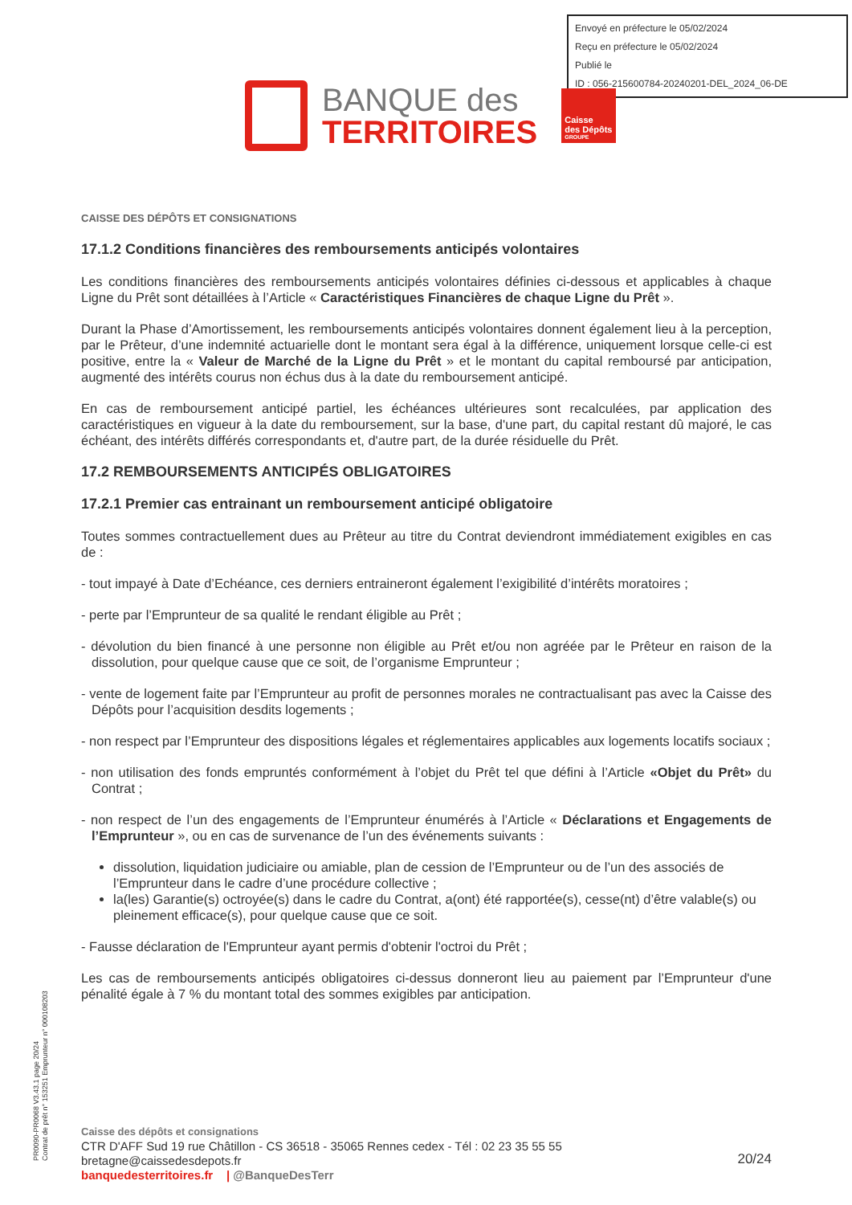Envoyé en préfecture le 05/02/2024
Reçu en préfecture le 05/02/2024
Publié le
ID : 056-215600784-20240201-DEL_2024_06-DE
BANQUE des
TERRITOIRES
Caisse
des Dépôts
GROUPE
CAISSE DES DÉPÔTS ET CONSIGNATIONS
17.1.2 Conditions financières des remboursements anticipés volontaires
Les conditions financières des remboursements anticipés volontaires définies ci-dessous et applicables à chaque Ligne du Prêt sont détaillées à l’Article « Caractéristiques Financières de chaque Ligne du Prêt ».
Durant la Phase d’Amortissement, les remboursements anticipés volontaires donnent également lieu à la perception, par le Prêteur, d’une indemnité actuarielle dont le montant sera égal à la différence, uniquement lorsque celle-ci est positive, entre la « Valeur de Marché de la Ligne du Prêt » et le montant du capital remboursé par anticipation, augmenté des intérêts courus non échus dus à la date du remboursement anticipé.
En cas de remboursement anticipé partiel, les échéances ultérieures sont recalculées, par application des caractéristiques en vigueur à la date du remboursement, sur la base, d'une part, du capital restant dû majoré, le cas échéant, des intérêts différés correspondants et, d'autre part, de la durée résiduelle du Prêt.
17.2 REMBOURSEMENTS ANTICIPÉS OBLIGATOIRES
17.2.1 Premier cas entrainant un remboursement anticipé obligatoire
Toutes sommes contractuellement dues au Prêteur au titre du Contrat deviendront immédiatement exigibles en cas de :
- tout impayé à Date d’Echéance, ces derniers entraineront également l’exigibilité d’intérêts moratoires ;
- perte par l’Emprunteur de sa qualité le rendant éligible au Prêt ;
- dévolution du bien financé à une personne non éligible au Prêt et/ou non agréée par le Prêteur en raison de la dissolution, pour quelque cause que ce soit, de l’organisme Emprunteur ;
- vente de logement faite par l’Emprunteur au profit de personnes morales ne contractualisant pas avec la Caisse des Dépôts pour l’acquisition desdits logements ;
- non respect par l’Emprunteur des dispositions légales et réglementaires applicables aux logements locatifs sociaux ;
- non utilisation des fonds empruntés conformément à l’objet du Prêt tel que défini à l’Article «Objet du Prêt» du Contrat ;
- non respect de l’un des engagements de l’Emprunteur énumérés à l’Article « Déclarations et Engagements de l’Emprunteur », ou en cas de survenance de l’un des événements suivants :
dissolution, liquidation judiciaire ou amiable, plan de cession de l’Emprunteur ou de l’un des associés de l’Emprunteur dans le cadre d’une procédure collective ;
la(les) Garantie(s) octroyée(s) dans le cadre du Contrat, a(ont) été rapportée(s), cesse(nt) d’être valable(s) ou pleinement efficace(s), pour quelque cause que ce soit.
- Fausse déclaration de l'Emprunteur ayant permis d'obtenir l'octroi du Prêt ;
Les cas de remboursements anticipés obligatoires ci-dessus donneront lieu au paiement par l’Emprunteur d'une pénalité égale à 7 % du montant total des sommes exigibles par anticipation.
PR0090-PR0068 V3.43.1 page 20/24
Contrat de prêt n° 153251 Emprunteur n° 000108203
Caisse des dépôts et consignations
CTR D'AFF Sud 19 rue Châtillon - CS 36518 - 35065 Rennes cedex - Tél : 02 23 35 55 55
bretagne@caissedesdepots.fr
banquedesterritoires.fr | @BanqueDesTerr
20/24